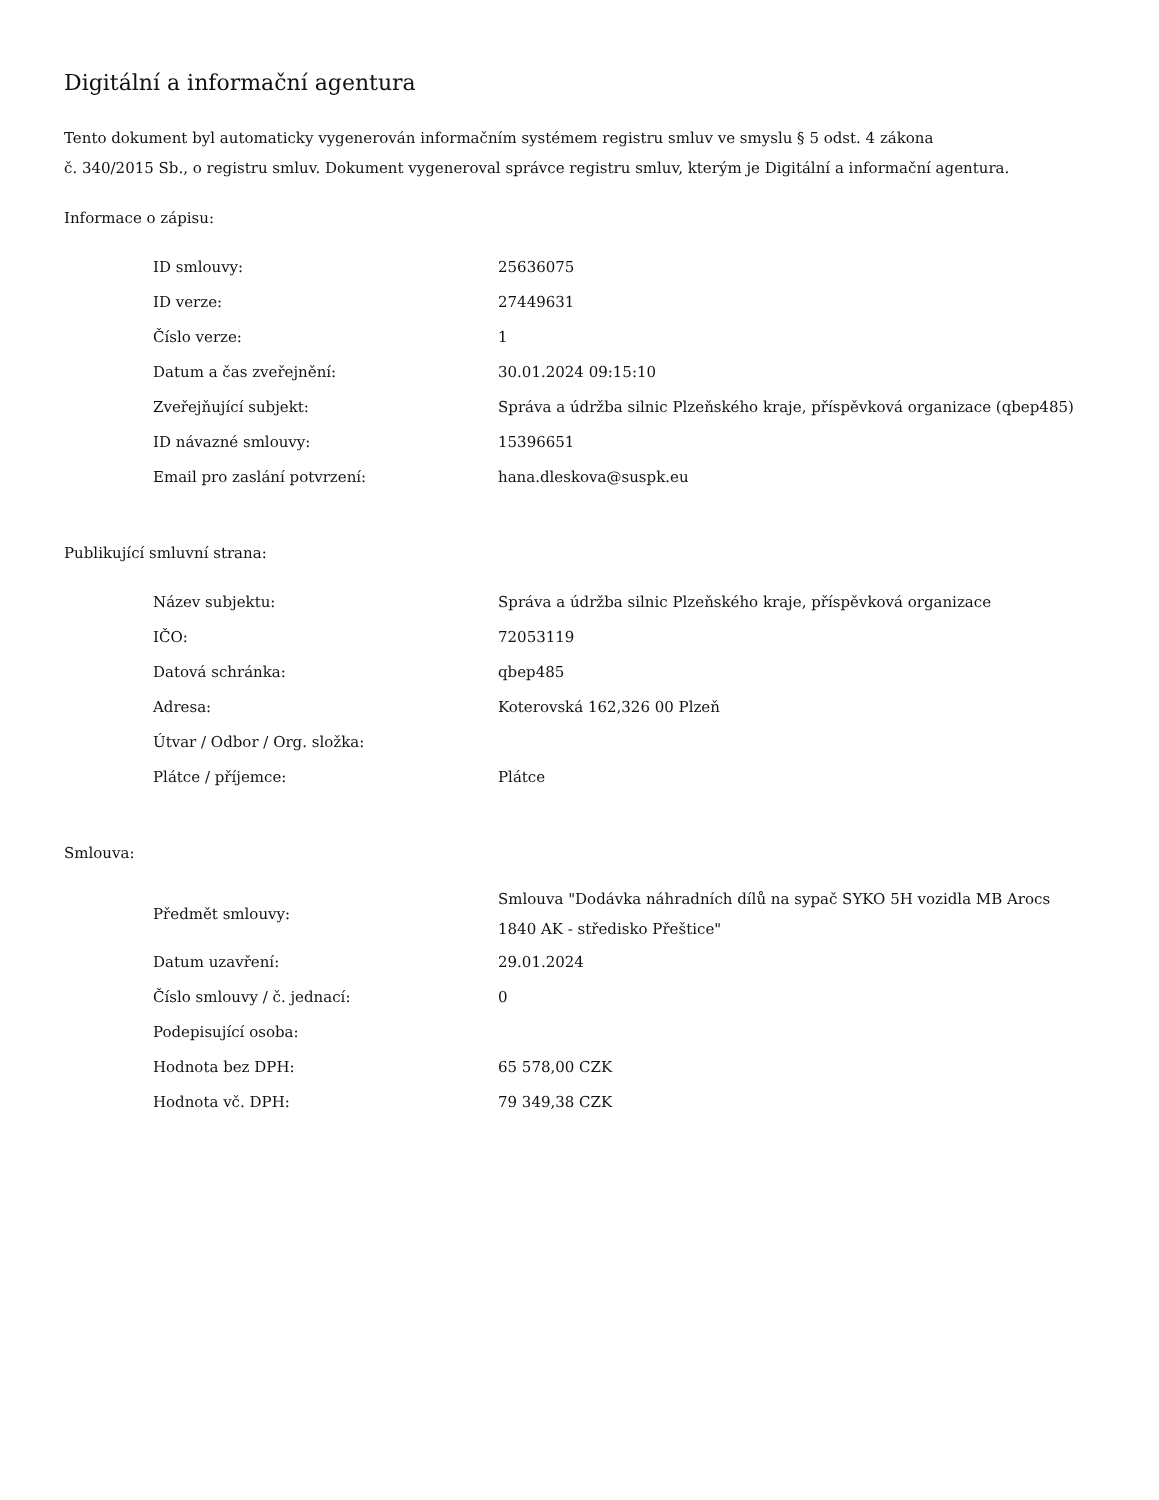Digitální a informační agentura
Tento dokument byl automaticky vygenerován informačním systémem registru smluv ve smyslu § 5 odst. 4 zákona
č. 340/2015 Sb., o registru smluv. Dokument vygeneroval správce registru smluv, kterým je Digitální a informační agentura.
Informace o zápisu:
| ID smlouvy: | 25636075 |
| ID verze: | 27449631 |
| Číslo verze: | 1 |
| Datum a čas zveřejnění: | 30.01.2024 09:15:10 |
| Zveřejňující subjekt: | Správa a údržba silnic Plzeňského kraje, příspěvková organizace (qbep485) |
| ID návazné smlouvy: | 15396651 |
| Email pro zaslání potvrzení: | hana.dleskova@suspk.eu |
Publikující smluvní strana:
| Název subjektu: | Správa a údržba silnic Plzeňského kraje, příspěvková organizace |
| IČO: | 72053119 |
| Datová schránka: | qbep485 |
| Adresa: | Koterovská 162,326 00 Plzeň |
| Útvar / Odbor / Org. složka: | |
| Plátce / příjemce: | Plátce |
Smlouva:
| Předmět smlouvy: | Smlouva "Dodávka náhradních dílů na sypač SYKO 5H vozidla MB Arocs 1840 AK - středisko Přeštice" |
| Datum uzavření: | 29.01.2024 |
| Číslo smlouvy / č. jednací: | 0 |
| Podepisující osoba: | |
| Hodnota bez DPH: | 65 578,00 CZK |
| Hodnota vč. DPH: | 79 349,38 CZK |